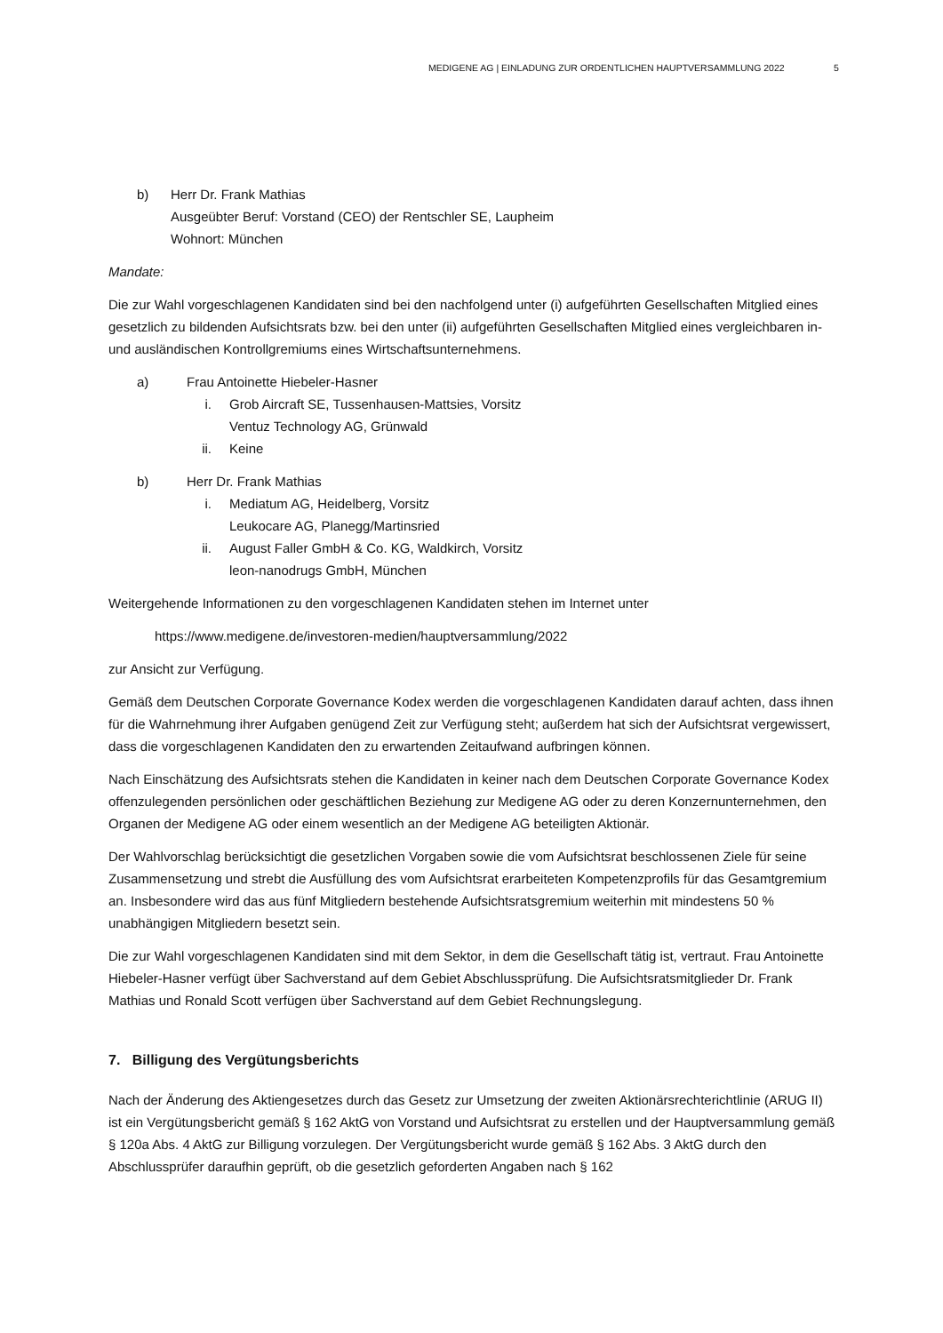MEDIGENE AG | EINLADUNG ZUR ORDENTLICHEN HAUPTVERSAMMLUNG 2022
5
b) Herr Dr. Frank Mathias
Ausgeübter Beruf: Vorstand (CEO) der Rentschler SE, Laupheim
Wohnort: München
Mandate:
Die zur Wahl vorgeschlagenen Kandidaten sind bei den nachfolgend unter (i) aufgeführten Gesellschaften Mitglied eines gesetzlich zu bildenden Aufsichtsrats bzw. bei den unter (ii) aufgeführten Gesellschaften Mitglied eines vergleichbaren in- und ausländischen Kontrollgremiums eines Wirtschaftsunternehmens.
a) Frau Antoinette Hiebeler-Hasner
i. Grob Aircraft SE, Tussenhausen-Mattsies, Vorsitz
Ventuz Technology AG, Grünwald
ii. Keine
b) Herr Dr. Frank Mathias
i. Mediatum AG, Heidelberg, Vorsitz
Leukocare AG, Planegg/Martinsried
ii. August Faller GmbH & Co. KG, Waldkirch, Vorsitz
leon-nanodrugs GmbH, München
Weitergehende Informationen zu den vorgeschlagenen Kandidaten stehen im Internet unter
https://www.medigene.de/investoren-medien/hauptversammlung/2022
zur Ansicht zur Verfügung.
Gemäß dem Deutschen Corporate Governance Kodex werden die vorgeschlagenen Kandidaten darauf achten, dass ihnen für die Wahrnehmung ihrer Aufgaben genügend Zeit zur Verfügung steht; außerdem hat sich der Aufsichtsrat vergewissert, dass die vorgeschlagenen Kandidaten den zu erwartenden Zeitaufwand aufbringen können.
Nach Einschätzung des Aufsichtsrats stehen die Kandidaten in keiner nach dem Deutschen Corporate Governance Kodex offenzulegenden persönlichen oder geschäftlichen Beziehung zur Medigene AG oder zu deren Konzernunternehmen, den Organen der Medigene AG oder einem wesentlich an der Medigene AG beteiligten Aktionär.
Der Wahlvorschlag berücksichtigt die gesetzlichen Vorgaben sowie die vom Aufsichtsrat beschlossenen Ziele für seine Zusammensetzung und strebt die Ausfüllung des vom Aufsichtsrat erarbeiteten Kompetenzprofils für das Gesamtgremium an. Insbesondere wird das aus fünf Mitgliedern bestehende Aufsichtsratsgremium weiterhin mit mindestens 50 % unabhängigen Mitgliedern besetzt sein.
Die zur Wahl vorgeschlagenen Kandidaten sind mit dem Sektor, in dem die Gesellschaft tätig ist, vertraut. Frau Antoinette Hiebeler-Hasner verfügt über Sachverstand auf dem Gebiet Abschlussprüfung. Die Aufsichtsratsmitglieder Dr. Frank Mathias und Ronald Scott verfügen über Sachverstand auf dem Gebiet Rechnungslegung.
7. Billigung des Vergütungsberichts
Nach der Änderung des Aktiengesetzes durch das Gesetz zur Umsetzung der zweiten Aktionärsrechterichtlinie (ARUG II) ist ein Vergütungsbericht gemäß § 162 AktG von Vorstand und Aufsichtsrat zu erstellen und der Hauptversammlung gemäß § 120a Abs. 4 AktG zur Billigung vorzulegen. Der Vergütungsbericht wurde gemäß § 162 Abs. 3 AktG durch den Abschlussprüfer daraufhin geprüft, ob die gesetzlich geforderten Angaben nach § 162